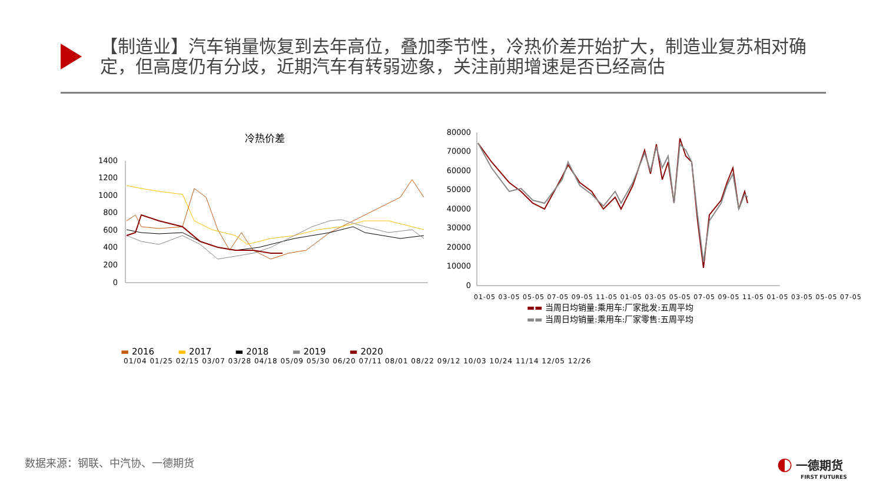【制造业】汽车销量恢复到去年高位，叠加季节性，冷热价差开始扩大，制造业复苏相对确定，但高度仍有分歧，近期汽车有转弱迹象，关注前期增速是否已经高估
冷热价差
1400
1200
1000
800
600
400
200
0
▬ 2016 ▬ 2017 ▬ 2018 ▬ 2019 ▬ 2020
01/04 01/25 02/15 03/07 03/28 04/18 05/09 05/30 06/20 07/11 08/01 08/22 09/12 10/03 10/24 11/14 12/05 12/26
80000
70000
60000
50000
40000
30000
20000
10000
0
01-05 03-05 05-05 07-05 09-05 11-05 01-05 03-05 05-05 07-05 09-05 11-05 01-05 03-05 05-05 07-05
▬▬ 当周日均销量:乘用车:厂家批发:五周平均
▬▬ 当周日均销量:乘用车:厂家零售:五周平均
数据来源：钢联、中汽协、一德期货
◐ 一德期货
FIRST FUTURES